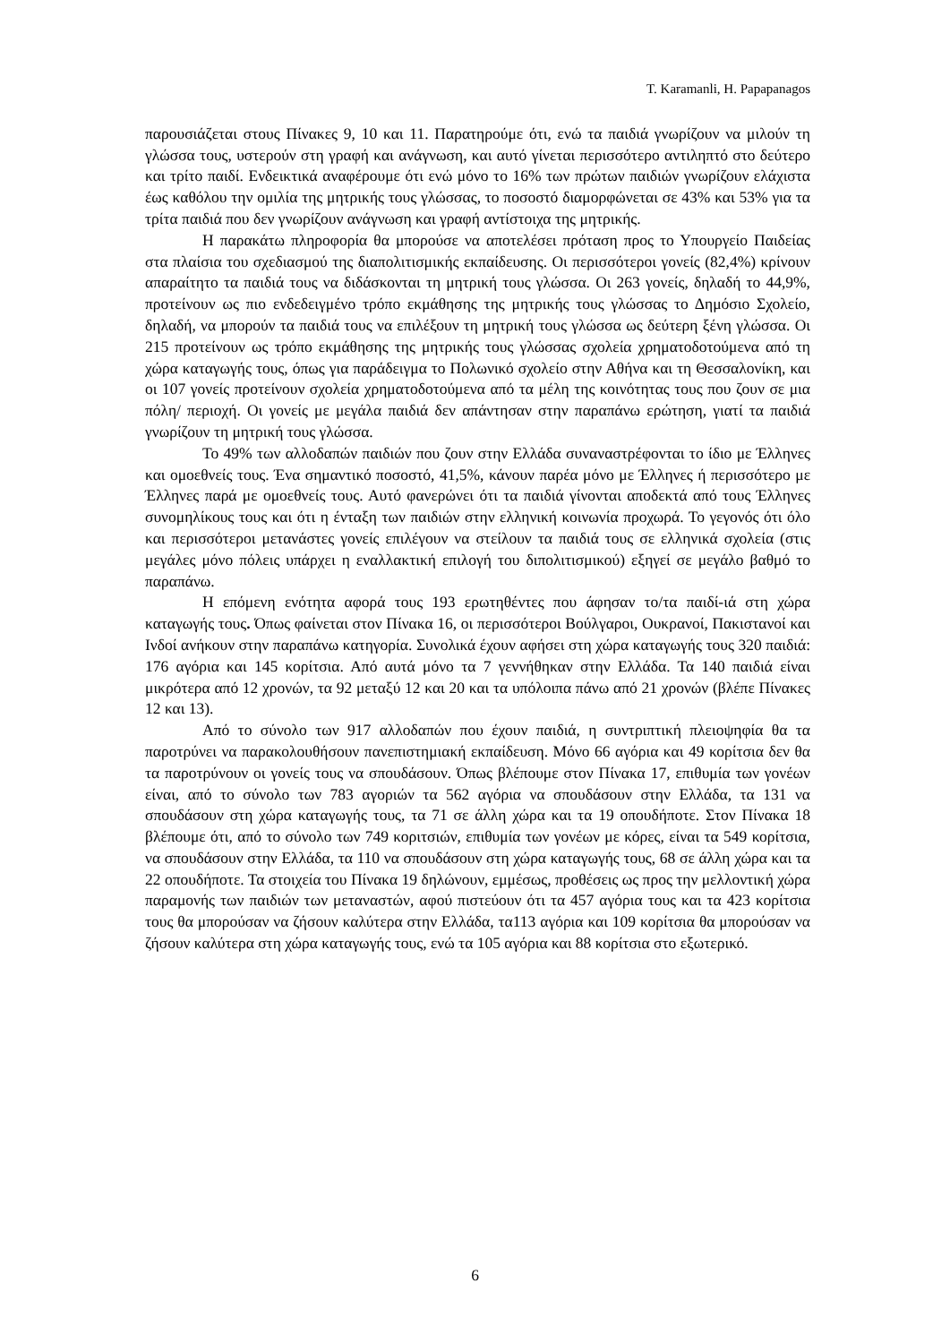T. Karamanli, H. Papapanagos
παρουσιάζεται στους Πίνακες 9, 10 και 11. Παρατηρούμε ότι, ενώ τα παιδιά γνωρίζουν να μιλούν τη γλώσσα τους, υστερούν στη γραφή και ανάγνωση, και αυτό γίνεται περισσότερο αντιληπτό στο δεύτερο και τρίτο παιδί. Ενδεικτικά αναφέρουμε ότι ενώ μόνο το 16% των πρώτων παιδιών γνωρίζουν ελάχιστα έως καθόλου την ομιλία της μητρικής τους γλώσσας, το ποσοστό διαμορφώνεται σε 43% και 53% για τα τρίτα παιδιά που δεν γνωρίζουν ανάγνωση και γραφή αντίστοιχα της μητρικής.
Η παρακάτω πληροφορία θα μπορούσε να αποτελέσει πρόταση προς το Υπουργείο Παιδείας στα πλαίσια του σχεδιασμού της διαπολιτισμικής εκπαίδευσης. Οι περισσότεροι γονείς (82,4%) κρίνουν απαραίτητο τα παιδιά τους να διδάσκονται τη μητρική τους γλώσσα. Οι 263 γονείς, δηλαδή το 44,9%, προτείνουν ως πιο ενδεδειγμένο τρόπο εκμάθησης της μητρικής τους γλώσσας το Δημόσιο Σχολείο, δηλαδή, να μπορούν τα παιδιά τους να επιλέξουν τη μητρική τους γλώσσα ως δεύτερη ξένη γλώσσα. Οι 215 προτείνουν ως τρόπο εκμάθησης της μητρικής τους γλώσσας σχολεία χρηματοδοτούμενα από τη χώρα καταγωγής τους, όπως για παράδειγμα το Πολωνικό σχολείο στην Αθήνα και τη Θεσσαλονίκη, και οι 107 γονείς προτείνουν σχολεία χρηματοδοτούμενα από τα μέλη της κοινότητας τους που ζουν σε μια πόλη/ περιοχή. Οι γονείς με μεγάλα παιδιά δεν απάντησαν στην παραπάνω ερώτηση, γιατί τα παιδιά γνωρίζουν τη μητρική τους γλώσσα.
Το 49% των αλλοδαπών παιδιών που ζουν στην Ελλάδα συναναστρέφονται το ίδιο με Έλληνες και ομοεθνείς τους. Ένα σημαντικό ποσοστό, 41,5%, κάνουν παρέα μόνο με Έλληνες ή περισσότερο με Έλληνες παρά με ομοεθνείς τους. Αυτό φανερώνει ότι τα παιδιά γίνονται αποδεκτά από τους Έλληνες συνομηλίκους τους και ότι η ένταξη των παιδιών στην ελληνική κοινωνία προχωρά. Το γεγονός ότι όλο και περισσότεροι μετανάστες γονείς επιλέγουν να στείλουν τα παιδιά τους σε ελληνικά σχολεία (στις μεγάλες μόνο πόλεις υπάρχει η εναλλακτική επιλογή του διπολιτισμικού) εξηγεί σε μεγάλο βαθμό το παραπάνω.
Η επόμενη ενότητα αφορά τους 193 ερωτηθέντες που άφησαν το/τα παιδί-ιά στη χώρα καταγωγής τους. Όπως φαίνεται στον Πίνακα 16, οι περισσότεροι Βούλγαροι, Ουκρανοί, Πακιστανοί και Ινδοί ανήκουν στην παραπάνω κατηγορία. Συνολικά έχουν αφήσει στη χώρα καταγωγής τους 320 παιδιά: 176 αγόρια και 145 κορίτσια. Από αυτά μόνο τα 7 γεννήθηκαν στην Ελλάδα. Τα 140 παιδιά είναι μικρότερα από 12 χρονών, τα 92 μεταξύ 12 και 20 και τα υπόλοιπα πάνω από 21 χρονών (βλέπε Πίνακες 12 και 13).
Από το σύνολο των 917 αλλοδαπών που έχουν παιδιά, η συντριπτική πλειοψηφία θα τα παροτρύνει να παρακολουθήσουν πανεπιστημιακή εκπαίδευση. Μόνο 66 αγόρια και 49 κορίτσια δεν θα τα παροτρύνουν οι γονείς τους να σπουδάσουν. Όπως βλέπουμε στον Πίνακα 17, επιθυμία των γονέων είναι, από το σύνολο των 783 αγοριών τα 562 αγόρια να σπουδάσουν στην Ελλάδα, τα 131 να σπουδάσουν στη χώρα καταγωγής τους, τα 71 σε άλλη χώρα και τα 19 οπουδήποτε. Στον Πίνακα 18 βλέπουμε ότι, από το σύνολο των 749 κοριτσιών, επιθυμία των γονέων με κόρες, είναι τα 549 κορίτσια, να σπουδάσουν στην Ελλάδα, τα 110 να σπουδάσουν στη χώρα καταγωγής τους, 68 σε άλλη χώρα και τα 22 οπουδήποτε. Τα στοιχεία του Πίνακα 19 δηλώνουν, εμμέσως, προθέσεις ως προς την μελλοντική χώρα παραμονής των παιδιών των μεταναστών, αφού πιστεύουν ότι τα 457 αγόρια τους και τα 423 κορίτσια τους θα μπορούσαν να ζήσουν καλύτερα στην Ελλάδα, τα113 αγόρια και 109 κορίτσια θα μπορούσαν να ζήσουν καλύτερα στη χώρα καταγωγής τους, ενώ τα 105 αγόρια και 88 κορίτσια στο εξωτερικό.
6